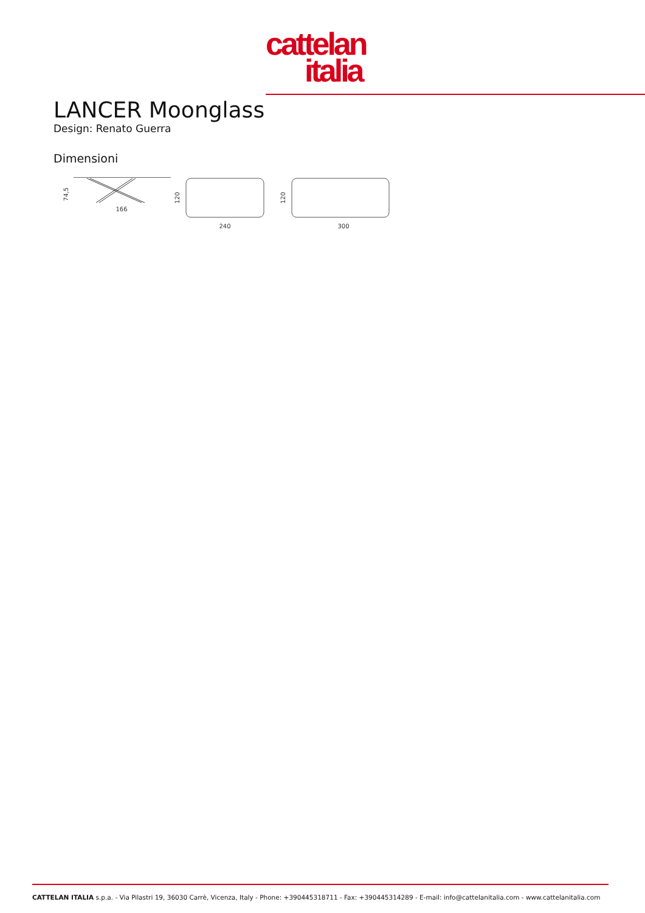cattelan
italia
LANCER Moonglass
Design: Renato Guerra
Dimensioni
74,5
166
120
240
120
300
CATTELAN ITALIA s.p.a. - Via Pilastri 19, 36030 Carrè, Vicenza, Italy - Phone: +390445318711 - Fax: +390445314289 - E-mail: info@cattelanitalia.com - www.cattelanitalia.com